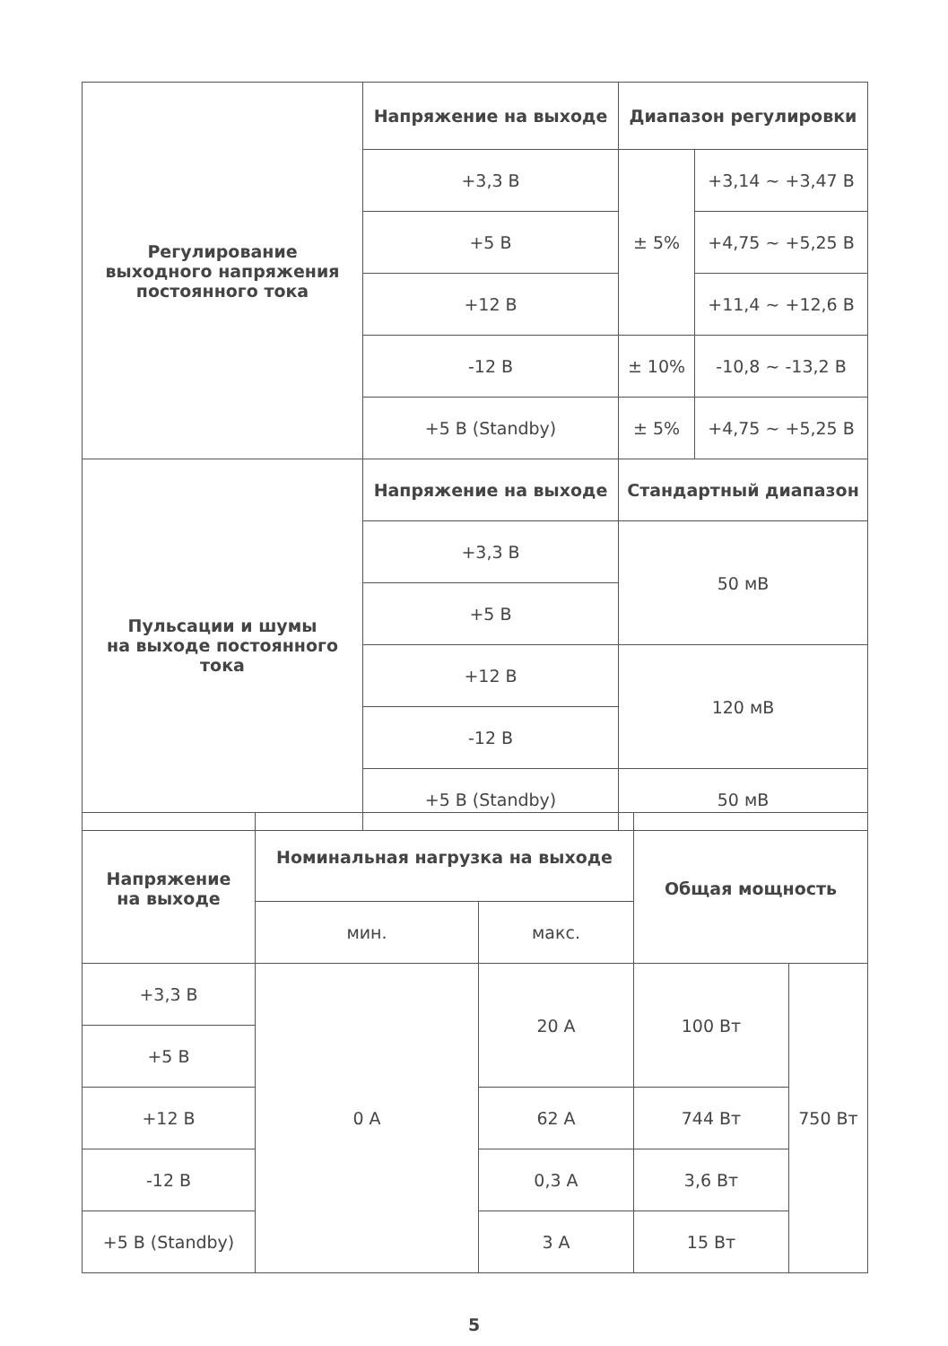| Регулирование выходного напряжения постоянного тока | Напряжение на выходе | Диапазон регулировки | |
| | +3,3 В | ± 5% | +3,14 ~ +3,47 В |
| | +5 В | | +4,75 ~ +5,25 В |
| | +12 В | | +11,4 ~ +12,6 В |
| | -12 В | ± 10% | -10,8 ~ -13,2 В |
| | +5 В (Standby) | ± 5% | +4,75 ~ +5,25 В |
| Пульсации и шумы на выходе постоянного тока | Напряжение на выходе | Стандартный диапазон | |
| | +3,3 В | 50 мВ | |
| | +5 В | | |
| | +12 В | 120 мВ | |
| | -12 В | | |
| | +5 В (Standby) | 50 мВ | |
| Напряжение на выходе | Номинальная нагрузка на выходе | | Общая мощность | |
| --- | --- | --- | --- | --- |
| | мин. | макс. | | |
| +3,3 В | 0 А | 20 А | 100 Вт | 750 Вт |
| +5 В | | | | |
| +12 В | | 62 А | 744 Вт | |
| -12 В | | 0,3 А | 3,6 Вт | |
| +5 В (Standby) | | 3 А | 15 Вт | |
5